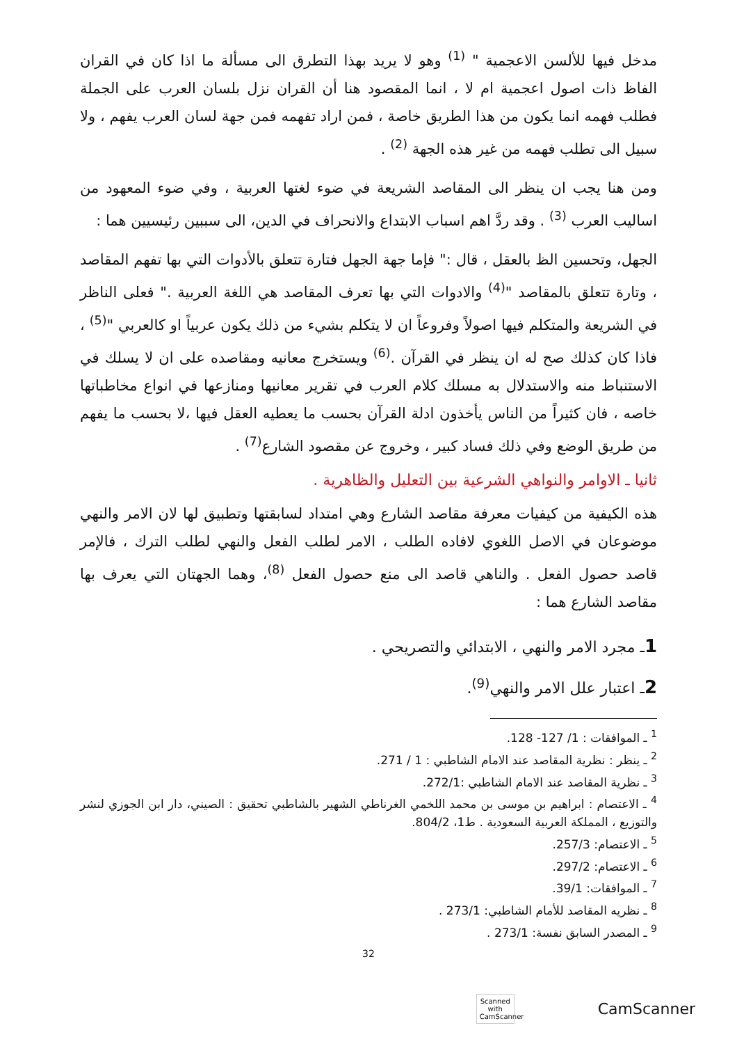مدخل فيها للألسن الاعجمية " <sup>(1)</sup> وهو لا يريد بهذا التطرق الى مسألة ما اذا كان في القران الفاظ ذات اصول اعجمية ام لا ، انما المقصود هنا أن القران نزل بلسان العرب على الجملة فطلب فهمه انما يكون من هذا الطريق خاصة ، فمن اراد تفهمه فمن جهة لسان العرب يفهم ، ولا سبيل الى تطلب فهمه من غير هذه الجهة <sup>(2)</sup> .
ومن هنا يجب ان ينظر الى المقاصد الشريعة في ضوء لغتها العربية ، وفي ضوء المعهود من اساليب العرب <sup>(3)</sup> . وقد ردَّ اهم اسباب الابتداع والانحراف في الدين، الى سببين رئيسيين هما :
الجهل، وتحسين الظ بالعقل ، قال :" فإما جهة الجهل فتارة تتعلق بالأدوات التي بها تفهم المقاصد ، وتارة تتعلق بالمقاصد "<sup>(4)</sup> والادوات التي بها تعرف المقاصد هي اللغة العربية ." فعلى الناظر في الشريعة والمتكلم فيها اصولاً وفروعاً ان لا يتكلم بشيء من ذلك يكون عربياً او كالعربي "<sup>(5)</sup> ، فاذا كان كذلك صح له ان ينظر في القرآن .<sup>(6)</sup> ويستخرج معانيه ومقاصده على ان لا يسلك في الاستنباط منه والاستدلال به مسلك كلام العرب في تقرير معانيها ومنازعها في انواع مخاطباتها خاصه ، فان كثيراً من الناس يأخذون ادلة القرآن بحسب ما يعطيه العقل فيها ،لا بحسب ما يفهم من طريق الوضع وفي ذلك فساد كبير ، وخروج عن مقصود الشارع<sup>(7)</sup> .
ثانيا ـ الاوامر والنواهي الشرعية بين التعليل والظاهرية .
هذه الكيفية من كيفيات معرفة مقاصد الشارع وهي امتداد لسابقتها وتطبيق لها لان الامر والنهي موضوعان في الاصل اللغوي لافاده الطلب ، الامر لطلب الفعل والنهي لطلب الترك ، فالإمر قاصد حصول الفعل . والناهي قاصد الى منع حصول الفعل <sup>(8)</sup>، وهما الجهتان التي يعرف بها مقاصد الشارع هما :
1ـ مجرد الامر والنهي ، الابتدائي والتصريحي .
2ـ اعتبار علل الامر والنهي<sup>(9)</sup>.
<sup>1</sup> ـ الموافقات : 1/ 127- 128.
<sup>2</sup> ـ ينظر : نظرية المقاصد عند الامام الشاطبي : 1 / 271.
<sup>3</sup> ـ نظرية المقاصد عند الامام الشاطبي :272/1.
<sup>4</sup> ـ الاعتصام : ابراهيم بن موسى بن محمد اللخمي الغرناطي الشهير بالشاطبي تحقيق : الصيني، دار ابن الجوزي لنشر والتوزيع ، المملكة العربية السعودية . ط1، 804/2.
<sup>5</sup> ـ الاعتصام: 257/3.
<sup>6</sup> ـ الاعتصام: 297/2.
<sup>7</sup> ـ الموافقات: 39/1.
<sup>8</sup> ـ نظريه المقاصد للأمام الشاطبي: 273/1 .
<sup>9</sup> ـ المصدر السابق نفسة: 273/1 .
32
Scanned with
CamScanner
CamScanner